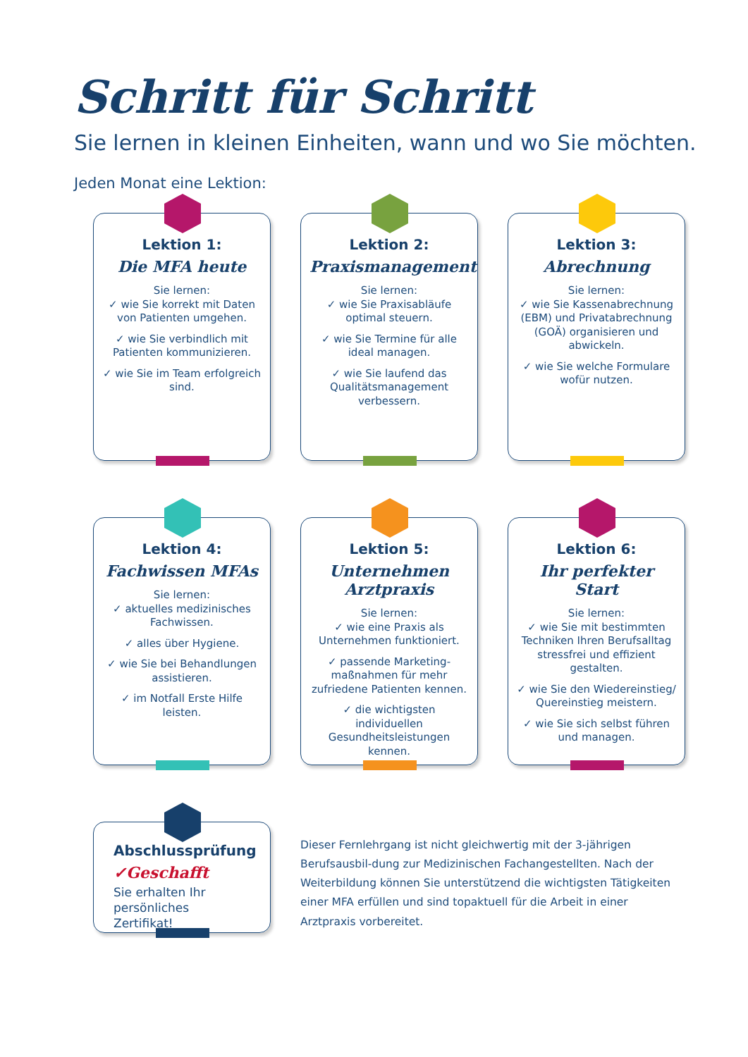Schritt für Schritt
Sie lernen in kleinen Einheiten, wann und wo Sie möchten.
Jeden Monat eine Lektion:
Lektion 1:
Die MFA heute
Sie lernen:
✓ wie Sie korrekt mit Daten von Patienten umgehen.
✓ wie Sie verbindlich mit Patienten kommunizieren.
✓ wie Sie im Team erfolgreich sind.
Lektion 2:
Praxismanagement
Sie lernen:
✓ wie Sie Praxisabläufe optimal steuern.
✓ wie Sie Termine für alle ideal managen.
✓ wie Sie laufend das Qualitätsmanagement verbessern.
Lektion 3:
Abrechnung
Sie lernen:
✓ wie Sie Kassenabrechnung (EBM) und Privatabrechnung (GOÄ) organisieren und abwickeln.
✓ wie Sie welche Formulare wofür nutzen.
Lektion 4:
Fachwissen MFAs
Sie lernen:
✓ aktuelles medizinisches Fachwissen.
✓ alles über Hygiene.
✓ wie Sie bei Behandlungen assistieren.
✓ im Notfall Erste Hilfe leisten.
Lektion 5:
Unternehmen Arztpraxis
Sie lernen:
✓ wie eine Praxis als Unternehmen funktioniert.
✓ passende Marketing-maßnahmen für mehr zufriedene Patienten kennen.
✓ die wichtigsten individuellen Gesundheitsleistungen kennen.
Lektion 6:
Ihr perfekter Start
Sie lernen:
✓ wie Sie mit bestimmten Techniken Ihren Berufsalltag stressfrei und effizient gestalten.
✓ wie Sie den Wiedereinstieg/ Quereinstieg meistern.
✓ wie Sie sich selbst führen und managen.
Abschlussprüfung
✓Geschafft
Sie erhalten Ihr persönliches Zertifikat!
Dieser Fernlehrgang ist nicht gleichwertig mit der 3-jährigen Berufsausbil-dung zur Medizinischen Fachangestellten. Nach der Weiterbildung können Sie unterstützend die wichtigsten Tätigkeiten einer MFA erfüllen und sind topaktuell für die Arbeit in einer Arztpraxis vorbereitet.